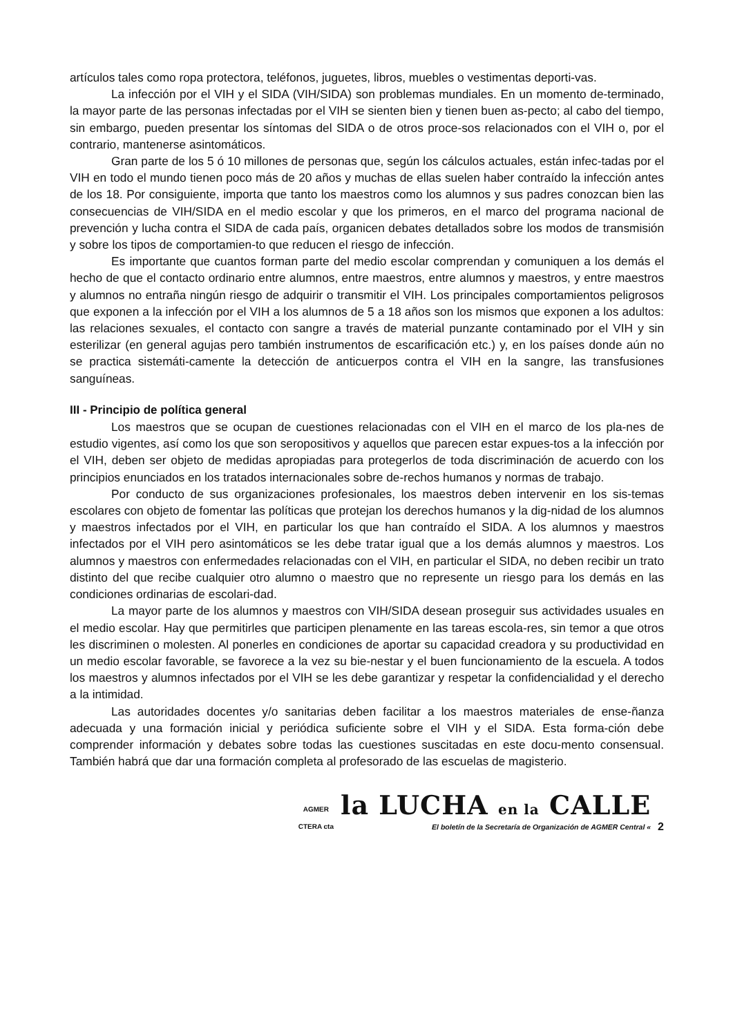artículos tales como ropa protectora, teléfonos, juguetes, libros, muebles o vestimentas deporti-vas.
La infección por el VIH y el SIDA (VIH/SIDA) son problemas mundiales. En un momento de-terminado, la mayor parte de las personas infectadas por el VIH se sienten bien y tienen buen as-pecto; al cabo del tiempo, sin embargo, pueden presentar los síntomas del SIDA o de otros proce-sos relacionados con el VIH o, por el contrario, mantenerse asintomáticos.
Gran parte de los 5 ó 10 millones de personas que, según los cálculos actuales, están infec-tadas por el VIH en todo el mundo tienen poco más de 20 años y muchas de ellas suelen haber contraído la infección antes de los 18. Por consiguiente, importa que tanto los maestros como los alumnos y sus padres conozcan bien las consecuencias de VIH/SIDA en el medio escolar y que los primeros, en el marco del programa nacional de prevención y lucha contra el SIDA de cada país, organicen debates detallados sobre los modos de transmisión y sobre los tipos de comportamien-to que reducen el riesgo de infección.
Es importante que cuantos forman parte del medio escolar comprendan y comuniquen a los demás el hecho de que el contacto ordinario entre alumnos, entre maestros, entre alumnos y maestros, y entre maestros y alumnos no entraña ningún riesgo de adquirir o transmitir el VIH. Los principales comportamientos peligrosos que exponen a la infección por el VIH a los alumnos de 5 a 18 años son los mismos que exponen a los adultos: las relaciones sexuales, el contacto con sangre a través de material punzante contaminado por el VIH y sin esterilizar (en general agujas pero también instrumentos de escarificación etc.) y, en los países donde aún no se practica sistemáti-camente la detección de anticuerpos contra el VIH en la sangre, las transfusiones sanguíneas.
III - Principio de política general
Los maestros que se ocupan de cuestiones relacionadas con el VIH en el marco de los pla-nes de estudio vigentes, así como los que son seropositivos y aquellos que parecen estar expues-tos a la infección por el VIH, deben ser objeto de medidas apropiadas para protegerlos de toda discriminación de acuerdo con los principios enunciados en los tratados internacionales sobre de-rechos humanos y normas de trabajo.
Por conducto de sus organizaciones profesionales, los maestros deben intervenir en los sis-temas escolares con objeto de fomentar las políticas que protejan los derechos humanos y la dig-nidad de los alumnos y maestros infectados por el VIH, en particular los que han contraído el SIDA. A los alumnos y maestros infectados por el VIH pero asintomáticos se les debe tratar igual que a los demás alumnos y maestros. Los alumnos y maestros con enfermedades relacionadas con el VIH, en particular el SIDA, no deben recibir un trato distinto del que recibe cualquier otro alumno o maestro que no represente un riesgo para los demás en las condiciones ordinarias de escolari-dad.
La mayor parte de los alumnos y maestros con VIH/SIDA desean proseguir sus actividades usuales en el medio escolar. Hay que permitirles que participen plenamente en las tareas escola-res, sin temor a que otros les discriminen o molesten. Al ponerles en condiciones de aportar su capacidad creadora y su productividad en un medio escolar favorable, se favorece a la vez su bie-nestar y el buen funcionamiento de la escuela. A todos los maestros y alumnos infectados por el VIH se les debe garantizar y respetar la confidencialidad y el derecho a la intimidad.
Las autoridades docentes y/o sanitarias deben facilitar a los maestros materiales de ense-ñanza adecuada y una formación inicial y periódica suficiente sobre el VIH y el SIDA. Esta forma-ción debe comprender información y debates sobre todas las cuestiones suscitadas en este docu-mento consensual. También habrá que dar una formación completa al profesorado de las escuelas de magisterio.
AGMER
CTERA cta
la LUCHA en la CALLE
El boletín de la Secretaría de Organización de AGMER Central «
2